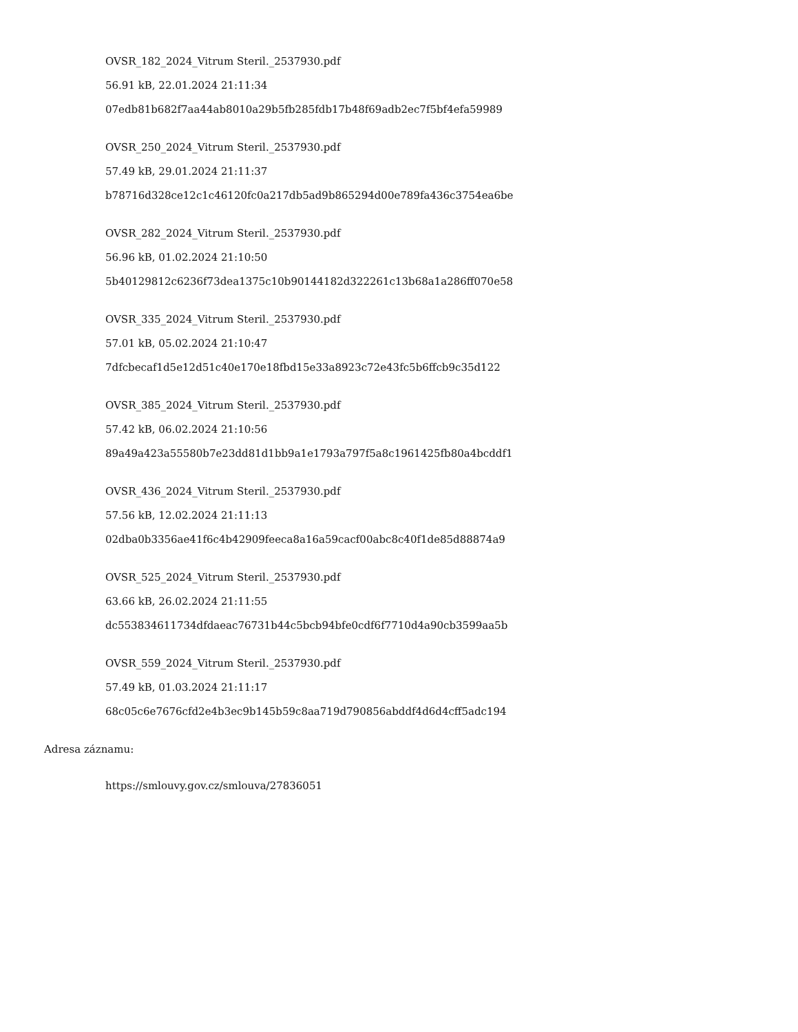OVSR_182_2024_Vitrum Steril._2537930.pdf
56.91 kB, 22.01.2024 21:11:34
07edb81b682f7aa44ab8010a29b5fb285fdb17b48f69adb2ec7f5bf4efa59989
OVSR_250_2024_Vitrum Steril._2537930.pdf
57.49 kB, 29.01.2024 21:11:37
b78716d328ce12c1c46120fc0a217db5ad9b865294d00e789fa436c3754ea6be
OVSR_282_2024_Vitrum Steril._2537930.pdf
56.96 kB, 01.02.2024 21:10:50
5b40129812c6236f73dea1375c10b90144182d322261c13b68a1a286ff070e58
OVSR_335_2024_Vitrum Steril._2537930.pdf
57.01 kB, 05.02.2024 21:10:47
7dfcbecaf1d5e12d51c40e170e18fbd15e33a8923c72e43fc5b6ffcb9c35d122
OVSR_385_2024_Vitrum Steril._2537930.pdf
57.42 kB, 06.02.2024 21:10:56
89a49a423a55580b7e23dd81d1bb9a1e1793a797f5a8c1961425fb80a4bcddf1
OVSR_436_2024_Vitrum Steril._2537930.pdf
57.56 kB, 12.02.2024 21:11:13
02dba0b3356ae41f6c4b42909feeca8a16a59cacf00abc8c40f1de85d88874a9
OVSR_525_2024_Vitrum Steril._2537930.pdf
63.66 kB, 26.02.2024 21:11:55
dc553834611734dfdaeac76731b44c5bcb94bfe0cdf6f7710d4a90cb3599aa5b
OVSR_559_2024_Vitrum Steril._2537930.pdf
57.49 kB, 01.03.2024 21:11:17
68c05c6e7676cfd2e4b3ec9b145b59c8aa719d790856abddf4d6d4cff5adc194
Adresa záznamu:
https://smlouvy.gov.cz/smlouva/27836051